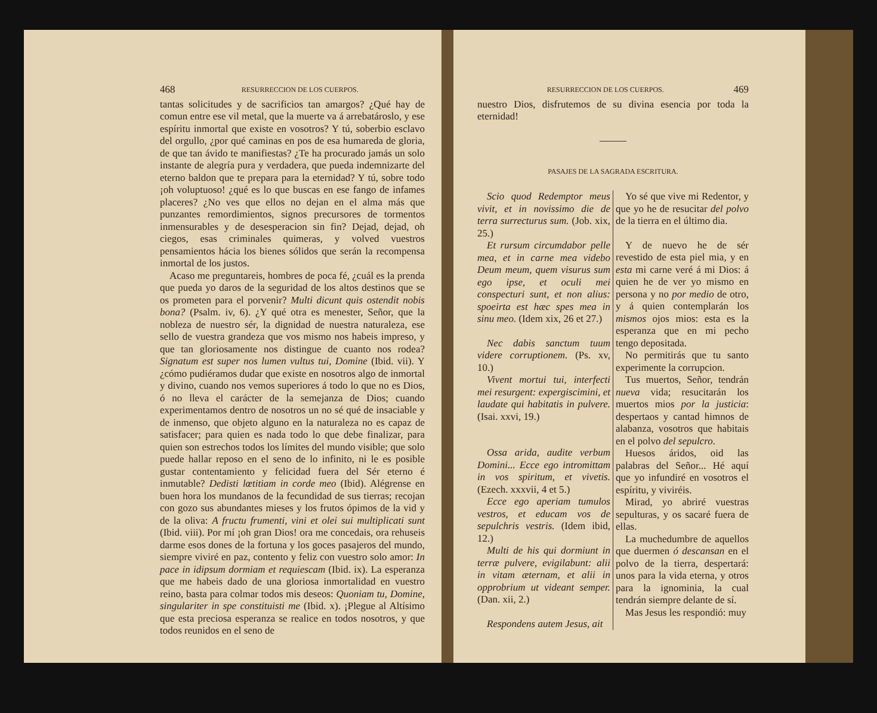468 RESURRECCION DE LOS CUERPOS.
tantas solicitudes y de sacrificios tan amargos? ¿Qué hay de comun entre ese vil metal, que la muerte va á arrebatároslo, y ese espíritu inmortal que existe en vosotros? Y tú, soberbio esclavo del orgullo, ¿por qué caminas en pos de esa humareda de gloria, de que tan ávido te manifiestas? ¿Te ha procurado jamás un solo instante de alegría pura y verdadera, que pueda indemnizarte del eterno baldon que te prepara para la eternidad? Y tú, sobre todo ¡oh voluptuoso! ¿qué es lo que buscas en ese fango de infames placeres? ¿No ves que ellos no dejan en el alma más que punzantes remordimientos, signos precursores de tormentos inmensurables y de desesperacion sin fin? Dejad, dejad, oh ciegos, esas criminales quimeras, y volved vuestros pensamientos hácia los bienes sólidos que serán la recompensa inmortal de los justos.
Acaso me preguntareis, hombres de poca fé, ¿cuál es la prenda que pueda yo daros de la seguridad de los altos destinos que se os prometen para el porvenir? Multi dicunt quis ostendit nobis bona? (Psalm. iv, 6). ¿Y qué otra es menester, Señor, que la nobleza de nuestro sér, la dignidad de nuestra naturaleza, ese sello de vuestra grandeza que vos mismo nos habeis impreso, y que tan gloriosamente nos distingue de cuanto nos rodea? Signatum est super nos lumen vultus tui, Domine (Ibid. vii). Y ¿cómo pudiéramos dudar que existe en nosotros algo de inmortal y divino, cuando nos vemos superiores á todo lo que no es Dios, ó no lleva el carácter de la semejanza de Dios; cuando experimentamos dentro de nosotros un no sé qué de insaciable y de inmenso, que objeto alguno en la naturaleza no es capaz de satisfacer; para quien es nada todo lo que debe finalizar, para quien son estrechos todos los límites del mundo visible; que solo puede hallar reposo en el seno de lo infinito, ni le es posible gustar contentamiento y felicidad fuera del Sér eterno é inmutable? Dedisti lœtitiam in corde meo (Ibid). Alégrense en buen hora los mundanos de la fecundidad de sus tierras; recojan con gozo sus abundantes mieses y los frutos ópimos de la vid y de la oliva: A fructu frumenti, vini et olei sui multiplicati sunt (Ibid. viii). Por mí ¡oh gran Dios! ora me concedais, ora rehuseis darme esos dones de la fortuna y los goces pasajeros del mundo, siempre viviré en paz, contento y feliz con vuestro solo amor: In pace in idipsum dormiam et requiescam (Ibid. ix). La esperanza que me habeis dado de una gloriosa inmortalidad en vuestro reino, basta para colmar todos mis deseos: Quoniam tu, Domine, singulariter in spe constituisti me (Ibid. x). ¡Plegue al Altísimo que esta preciosa esperanza se realice en todos nosotros, y que todos reunidos en el seno de
RESURRECCION DE LOS CUERPOS. 469
nuestro Dios, disfrutemos de su divina esencia por toda la eternidad!
PASAJES DE LA SAGRADA ESCRITURA.
Scio quod Redemptor meus vivit, et in novissimo die de terra surrecturus sum. (Job. xix, 25.)
Et rursum circumdabor pelle mea, et in carne mea videbo Deum meum, quem visurus sum ego ipse, et oculi mei conspecturi sunt, et non alius: spoeirta est hæc spes mea in sinu meo. (Idem xix, 26 et 27.)
Nec dabis sanctum tuum videre corruptionem. (Ps. xv, 10.)
Vivent mortui tui, interfecti mei resurgent: expergiscimini, et laudate qui habitatis in pulvere. (Isai. xxvi, 19.)
Ossa arida, audite verbum Domini... Ecce ego intromittam in vos spiritum, et vivetis. (Ezech. xxxvii, 4 et 5.)
Ecce ego aperiam tumulos vestros, et educam vos de sepulchris vestris. (Idem ibid, 12.)
Multi de his qui dormiunt in terræ pulvere, evigilabunt: alii in vitam æternam, et alii in opprobrium ut videant semper. (Dan. xii, 2.)
Respondens autem Jesus, ait
Yo sé que vive mi Redentor, y que yo he de resucitar del polvo de la tierra en el último dia.
Y de nuevo he de sér revestido de esta piel mia, y en esta mi carne veré á mi Dios: á quien he de ver yo mismo en persona y no por medio de otro, y á quien contemplarán los mismos ojos mios: esta es la esperanza que en mi pecho tengo depositada.
No permitirás que tu santo experimente la corrupcion.
Tus muertos, Señor, tendrán nueva vida; resucitarán los muertos mios por la justicia: despertaos y cantad himnos de alabanza, vosotros que habitais en el polvo del sepulcro.
Huesos áridos, oid las palabras del Señor... Hé aquí que yo infundiré en vosotros el espíritu, y viviréis.
Mirad, yo abriré vuestras sepulturas, y os sacaré fuera de ellas.
La muchedumbre de aquellos que duermen ó descansan en el polvo de la tierra, despertará: unos para la vida eterna, y otros para la ignominia, la cual tendrán siempre delante de sí.
Mas Jesus les respondió: muy